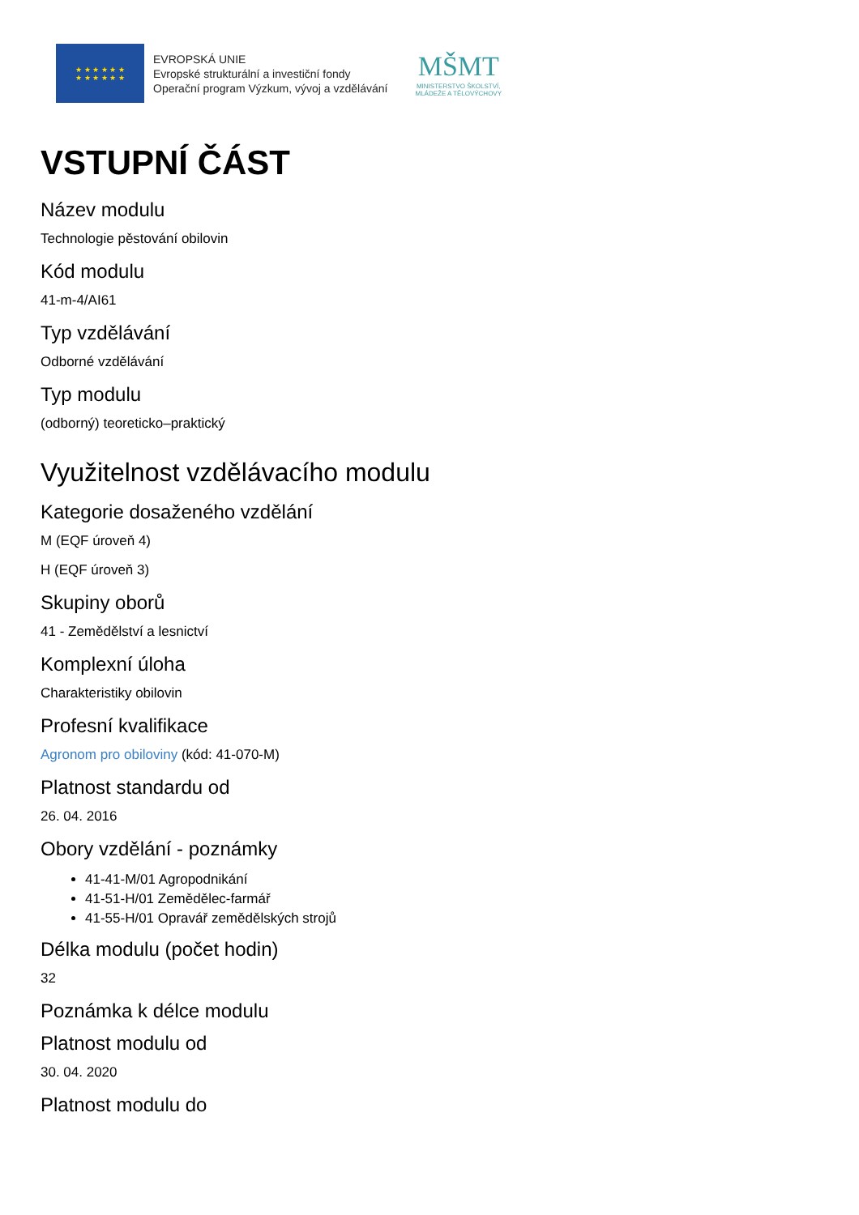★ ★ ★ ★ ★ ★
★ ★ ★ ★ ★ ★
EVROPSKÁ UNIE
Evropské strukturální a investiční fondy
Operační program Výzkum, vývoj a vzdělávání
MŠMT
MINISTERSTVO ŠKOLSTVÍ,
MLÁDEŽE A TĚLOVÝCHOVY
VSTUPNÍ ČÁST
Název modulu
Technologie pěstování obilovin
Kód modulu
41-m-4/AI61
Typ vzdělávání
Odborné vzdělávání
Typ modulu
(odborný) teoreticko–praktický
Využitelnost vzdělávacího modulu
Kategorie dosaženého vzdělání
M (EQF úroveň 4)
H (EQF úroveň 3)
Skupiny oborů
41 - Zemědělství a lesnictví
Komplexní úloha
Charakteristiky obilovin
Profesní kvalifikace
Agronom pro obiloviny (kód: 41-070-M)
Platnost standardu od
26. 04. 2016
Obory vzdělání - poznámky
41-41-M/01 Agropodnikání
41-51-H/01 Zemědělec-farmář
41-55-H/01 Opravář zemědělských strojů
Délka modulu (počet hodin)
32
Poznámka k délce modulu
Platnost modulu od
30. 04. 2020
Platnost modulu do